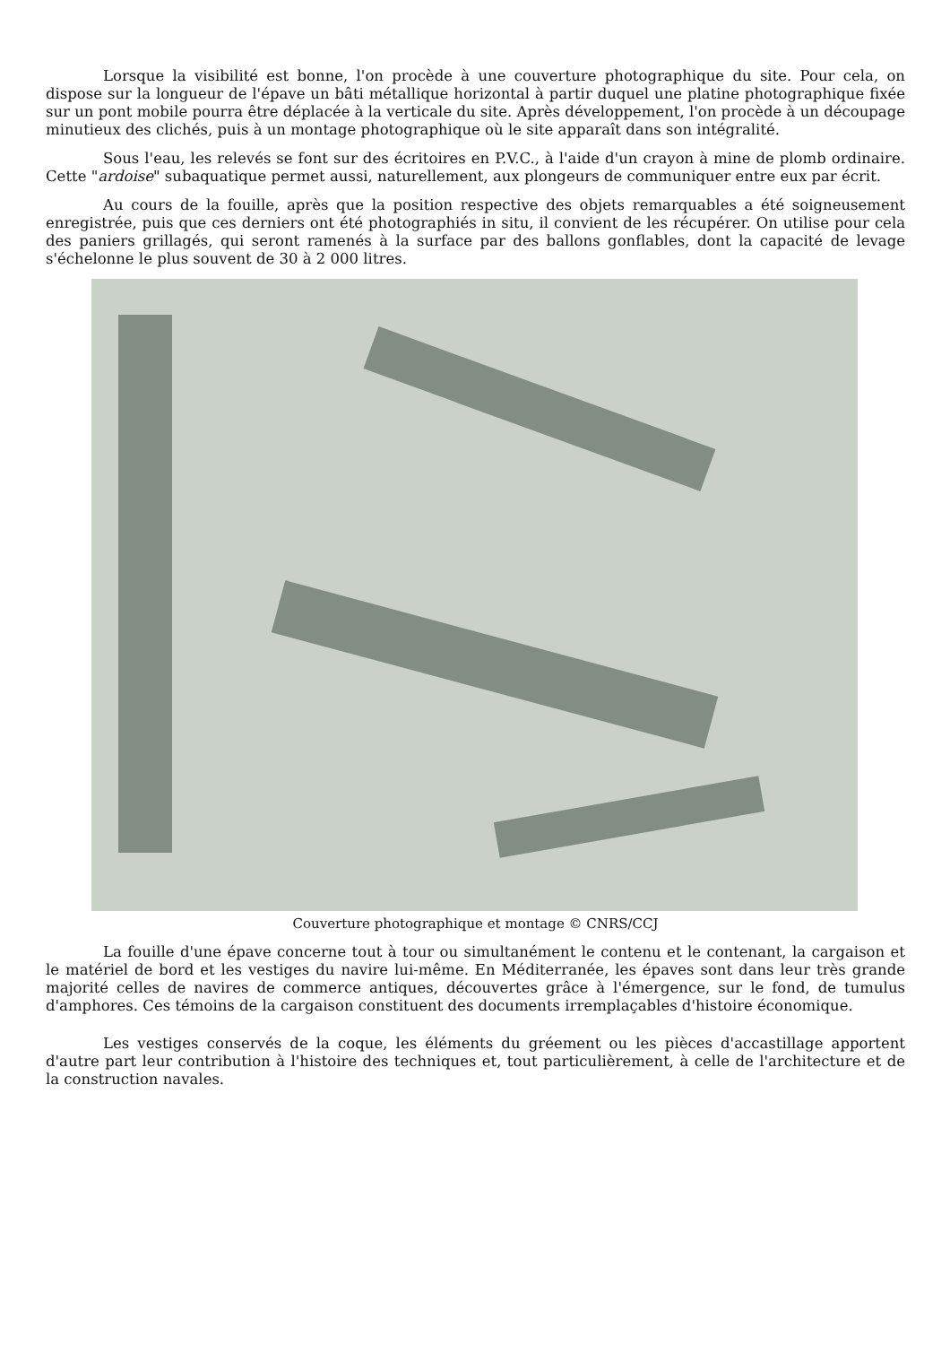Lorsque la visibilité est bonne, l'on procède à une couverture photographique du site. Pour cela, on dispose sur la longueur de l'épave un bâti métallique horizontal à partir duquel une platine photographique fixée sur un pont mobile pourra être déplacée à la verticale du site. Après développement, l'on procède à un découpage minutieux des clichés, puis à un montage photographique où le site apparaît dans son intégralité.
Sous l'eau, les relevés se font sur des écritoires en P.V.C., à l'aide d'un crayon à mine de plomb ordinaire. Cette "ardoise" subaquatique permet aussi, naturellement, aux plongeurs de communiquer entre eux par écrit.
Au cours de la fouille, après que la position respective des objets remarquables a été soigneusement enregistrée, puis que ces derniers ont été photographiés in situ, il convient de les récupérer. On utilise pour cela des paniers grillagés, qui seront ramenés à la surface par des ballons gonflables, dont la capacité de levage s'échelonne le plus souvent de 30 à 2 000 litres.
Couverture photographique et montage © CNRS/CCJ
La fouille d'une épave concerne tout à tour ou simultanément le contenu et le contenant, la cargaison et le matériel de bord et les vestiges du navire lui-même. En Méditerranée, les épaves sont dans leur très grande majorité celles de navires de commerce antiques, découvertes grâce à l'émergence, sur le fond, de tumulus d'amphores. Ces témoins de la cargaison constituent des documents irremplaçables d'histoire économique.
Les vestiges conservés de la coque, les éléments du gréement ou les pièces d'accastillage apportent d'autre part leur contribution à l'histoire des techniques et, tout particulièrement, à celle de l'architecture et de la construction navales.